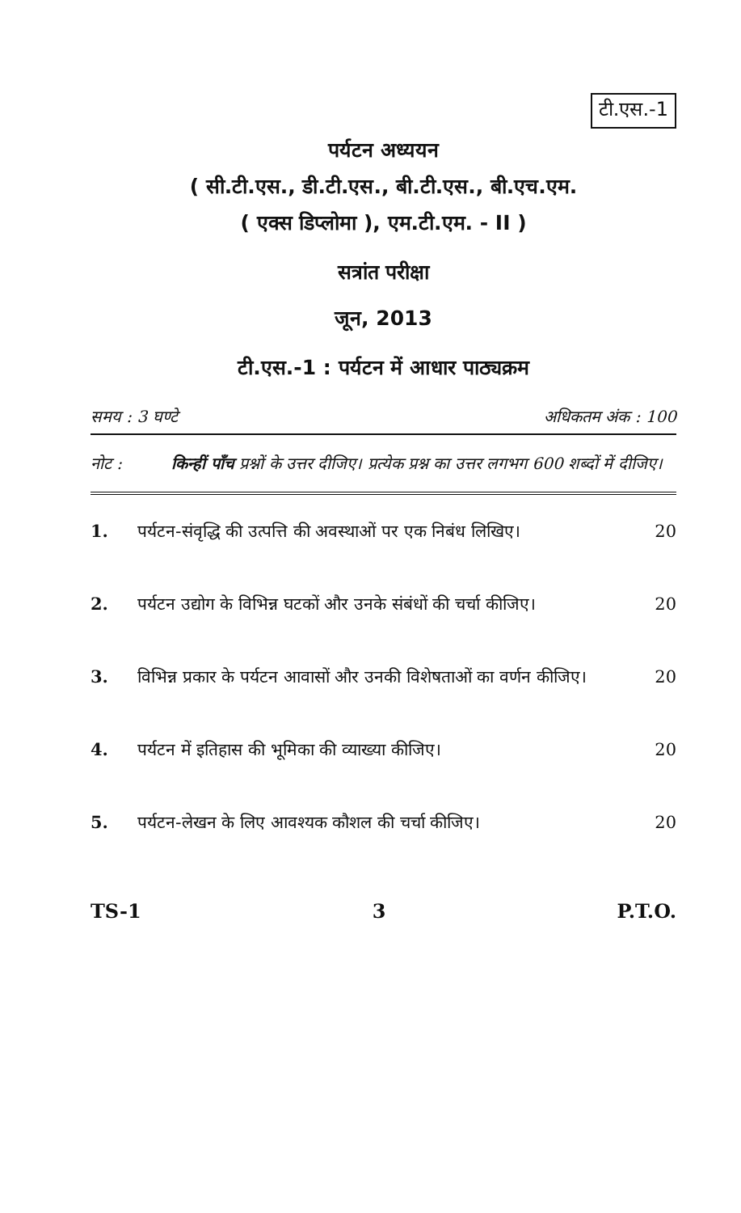टी.एस.-1
पर्यटन अध्ययन
( सी.टी.एस., डी.टी.एस., बी.टी.एस., बी.एच.एम.
( एक्स डिप्लोमा ), एम.टी.एम. - II )
सत्रांत परीक्षा
जून, 2013
टी.एस.-1 : पर्यटन में आधार पाठ्यक्रम
समय : 3 घण्टे अधिकतम अंक : 100
नोट : किन्हीं पाँच प्रश्नों के उत्तर दीजिए। प्रत्येक प्रश्न का उत्तर लगभग 600 शब्दों में दीजिए।
1. पर्यटन-संवृद्धि की उत्पत्ति की अवस्थाओं पर एक निबंध लिखिए।
20
2. पर्यटन उद्योग के विभिन्न घटकों और उनके संबंधों की चर्चा कीजिए।
20
3. विभिन्न प्रकार के पर्यटन आवासों और उनकी विशेषताओं का वर्णन कीजिए।
20
4. पर्यटन में इतिहास की भूमिका की व्याख्या कीजिए।
20
5. पर्यटन-लेखन के लिए आवश्यक कौशल की चर्चा कीजिए।
20
TS-1 3 P.T.O.